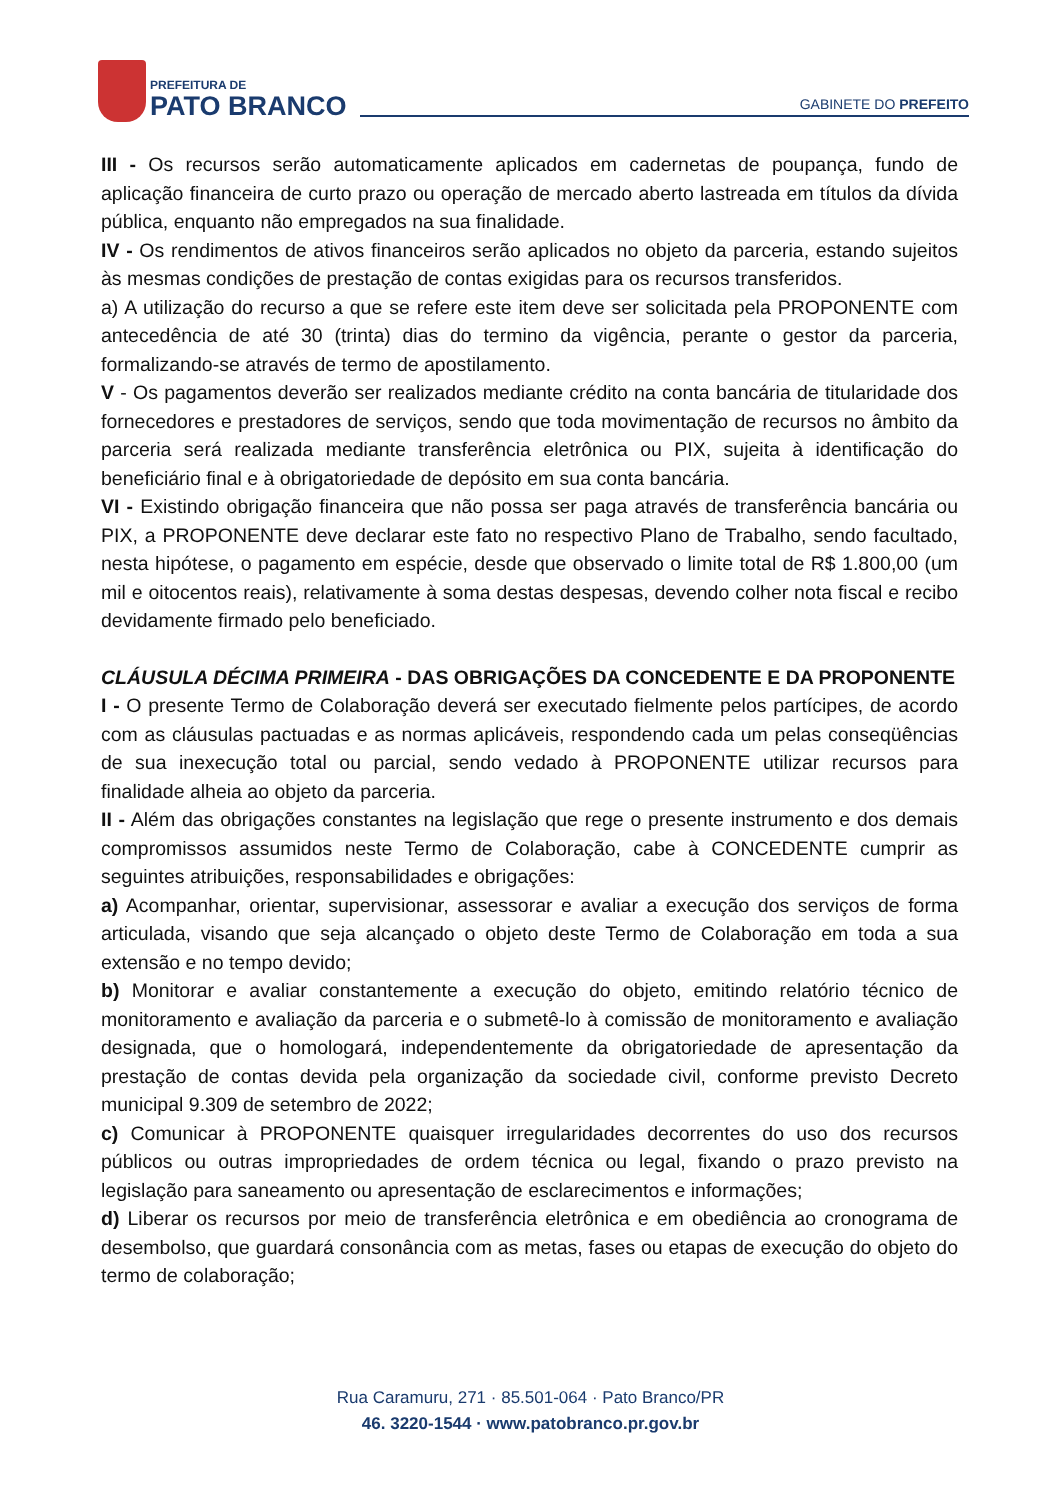PREFEITURA DE
PATO BRANCO
GABINETE DO PREFEITO
III - Os recursos serão automaticamente aplicados em cadernetas de poupança, fundo de aplicação financeira de curto prazo ou operação de mercado aberto lastreada em títulos da dívida pública, enquanto não empregados na sua finalidade.
IV - Os rendimentos de ativos financeiros serão aplicados no objeto da parceria, estando sujeitos às mesmas condições de prestação de contas exigidas para os recursos transferidos.
a) A utilização do recurso a que se refere este item deve ser solicitada pela PROPONENTE com antecedência de até 30 (trinta) dias do termino da vigência, perante o gestor da parceria, formalizando-se através de termo de apostilamento.
V - Os pagamentos deverão ser realizados mediante crédito na conta bancária de titularidade dos fornecedores e prestadores de serviços, sendo que toda movimentação de recursos no âmbito da parceria será realizada mediante transferência eletrônica ou PIX, sujeita à identificação do beneficiário final e à obrigatoriedade de depósito em sua conta bancária.
VI - Existindo obrigação financeira que não possa ser paga através de transferência bancária ou PIX, a PROPONENTE deve declarar este fato no respectivo Plano de Trabalho, sendo facultado, nesta hipótese, o pagamento em espécie, desde que observado o limite total de R$ 1.800,00 (um mil e oitocentos reais), relativamente à soma destas despesas, devendo colher nota fiscal e recibo devidamente firmado pelo beneficiado.
CLÁUSULA DÉCIMA PRIMEIRA - DAS OBRIGAÇÕES DA CONCEDENTE E DA PROPONENTE
I - O presente Termo de Colaboração deverá ser executado fielmente pelos partícipes, de acordo com as cláusulas pactuadas e as normas aplicáveis, respondendo cada um pelas conseqüências de sua inexecução total ou parcial, sendo vedado à PROPONENTE utilizar recursos para finalidade alheia ao objeto da parceria.
II - Além das obrigações constantes na legislação que rege o presente instrumento e dos demais compromissos assumidos neste Termo de Colaboração, cabe à CONCEDENTE cumprir as seguintes atribuições, responsabilidades e obrigações:
a) Acompanhar, orientar, supervisionar, assessorar e avaliar a execução dos serviços de forma articulada, visando que seja alcançado o objeto deste Termo de Colaboração em toda a sua extensão e no tempo devido;
b) Monitorar e avaliar constantemente a execução do objeto, emitindo relatório técnico de monitoramento e avaliação da parceria e o submetê-lo à comissão de monitoramento e avaliação designada, que o homologará, independentemente da obrigatoriedade de apresentação da prestação de contas devida pela organização da sociedade civil, conforme previsto Decreto municipal 9.309 de setembro de 2022;
c) Comunicar à PROPONENTE quaisquer irregularidades decorrentes do uso dos recursos públicos ou outras impropriedades de ordem técnica ou legal, fixando o prazo previsto na legislação para saneamento ou apresentação de esclarecimentos e informações;
d) Liberar os recursos por meio de transferência eletrônica e em obediência ao cronograma de desembolso, que guardará consonância com as metas, fases ou etapas de execução do objeto do termo de colaboração;
Rua Caramuru, 271 · 85.501-064 · Pato Branco/PR
46. 3220-1544 · www.patobranco.pr.gov.br